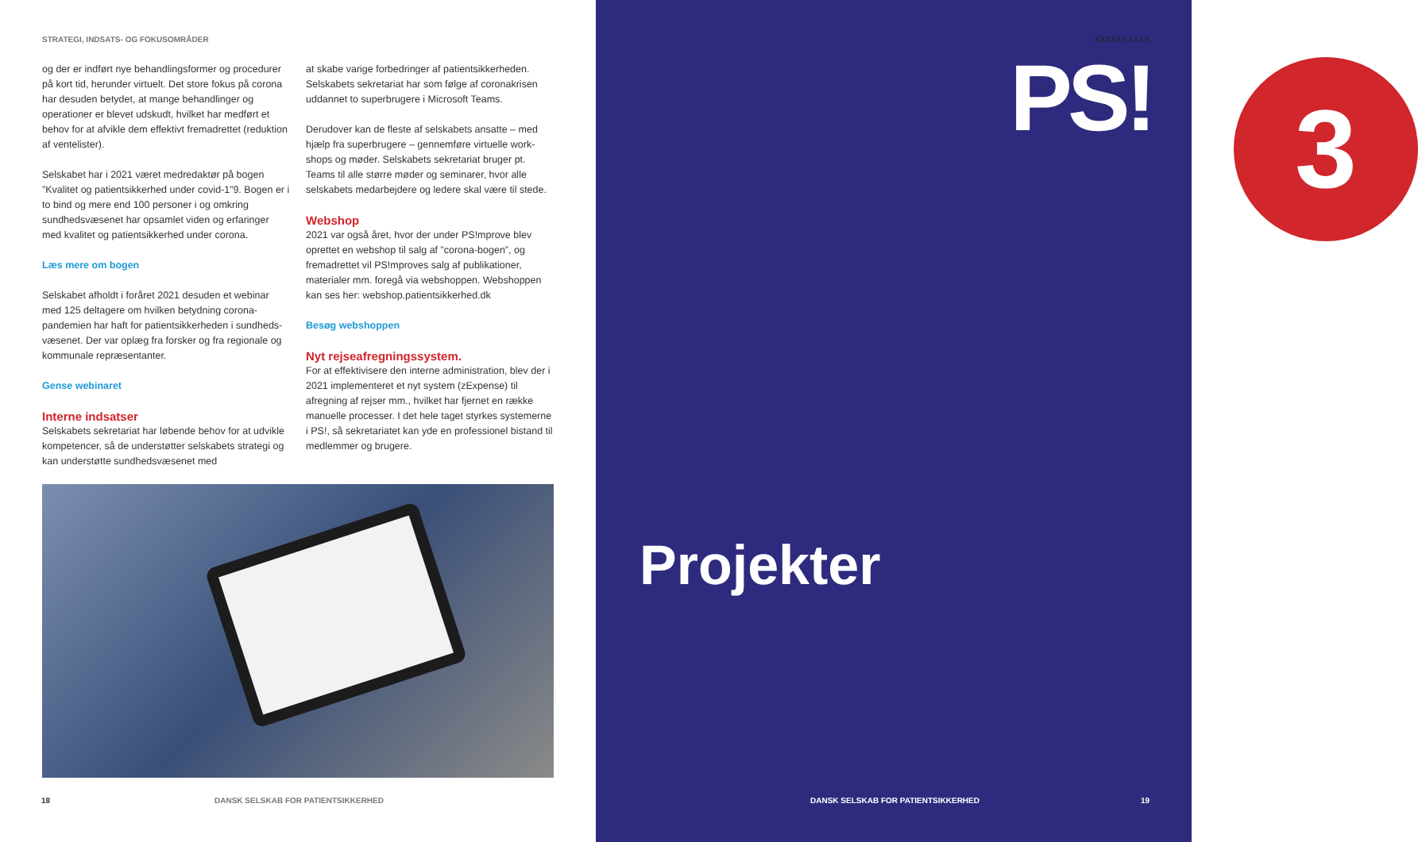STRATEGI, INDSATS- OG FOKUSOMRÅDER
og der er indført nye behandlingsformer og procedurer på kort tid, herunder virtuelt. Det store fokus på corona har desuden betydet, at mange behandlinger og operationer er blevet udskudt, hvilket har medført et behov for at afvikle dem effektivt fremadrettet (reduktion af ventelister).
Selskabet har i 2021 været medredaktør på bogen ”Kvalitet og patientsikkerhed under covid-1”9. Bogen er i to bind og mere end 100 personer i og omkring sundhedsvæsenet har opsamlet viden og erfaringer med kvalitet og patientsikkerhed under corona.
Læs mere om bogen
Selskabet afholdt i foråret 2021 desuden et webinar med 125 deltagere om hvilken betydning corona-pandemien har haft for patientsikkerheden i sundheds-væsenet. Der var oplæg fra forsker og fra regionale og kommunale repræsentanter.
Gense webinaret
Interne indsatser
Selskabets sekretariat har løbende behov for at udvikle kompetencer, så de understøtter selskabets strategi og kan understøtte sundhedsvæsenet med
at skabe varige forbedringer af patientsikkerheden. Selskabets sekretariat har som følge af coronakrisen uddannet to superbrugere i Microsoft Teams.
Derudover kan de fleste af selskabets ansatte – med hjælp fra superbrugere – gennemføre virtuelle work-shops og møder. Selskabets sekretariat bruger pt. Teams til alle større møder og seminarer, hvor alle selskabets medarbejdere og ledere skal være til stede.
Webshop
2021 var også året, hvor der under PS!mprove blev oprettet en webshop til salg af ”corona-bogen”, og fremadrettet vil PS!mproves salg af publikationer, materialer mm. foregå via webshoppen. Webshoppen kan ses her: webshop.patientsikkerhed.dk
Besøg webshoppen
Nyt rejseafregningssystem.
For at effektivisere den interne administration, blev der i 2021 implementeret et nyt system (zExpense) til afregning af rejser mm., hvilket har fjernet en række manuelle processer. I det hele taget styrkes systemerne i PS!, så sekretariatet kan yde en professionel bistand til medlemmer og brugere.
18
DANSK SELSKAB FOR PATIENTSIKKERHED
XXXXXX XXXX
3 PS!
Projekter
DANSK SELSKAB FOR PATIENTSIKKERHED
19